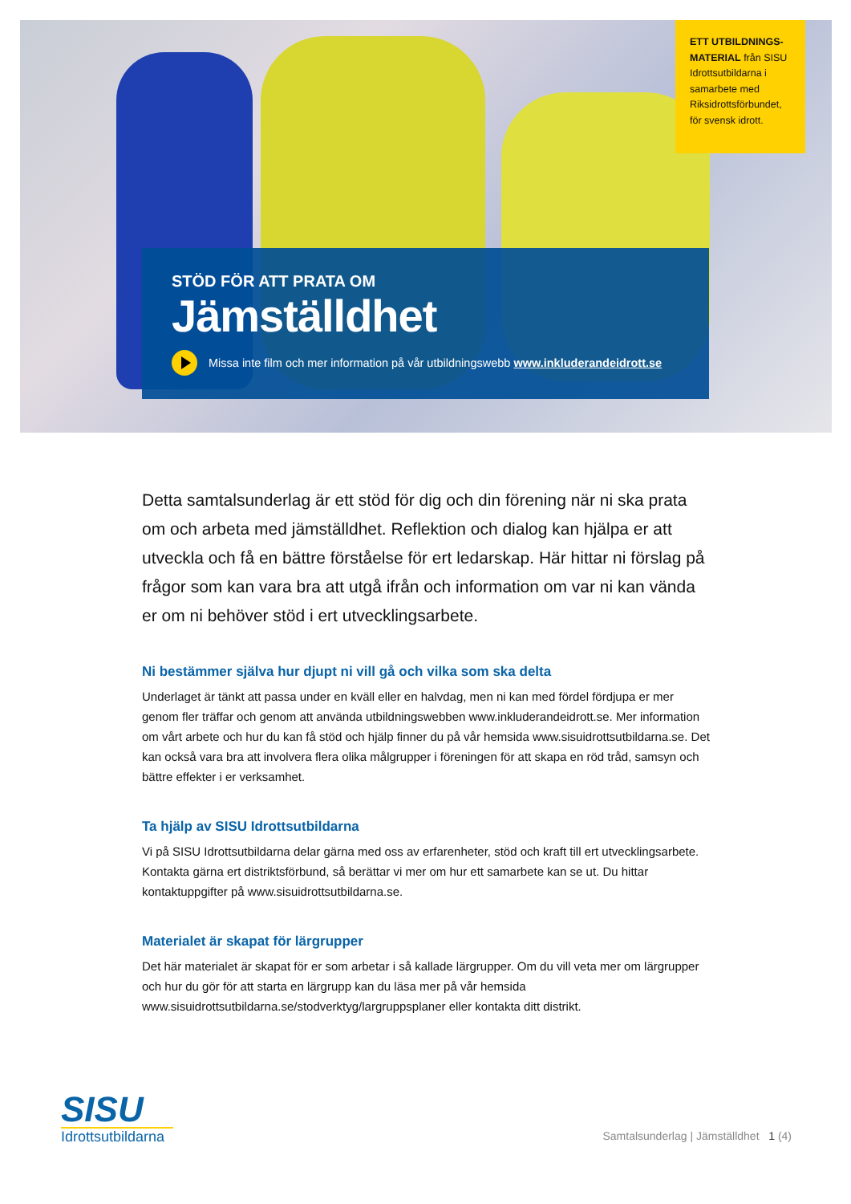ETT UTBILDNINGS-MATERIAL från SISU Idrottsutbildarna i samarbete med Riksidrottsförbundet, för svensk idrott.
STÖD FÖR ATT PRATA OM
Jämställdhet
Missa inte film och mer information på vår utbildningswebb www.inkluderandeidrott.se
Detta samtalsunderlag är ett stöd för dig och din förening när ni ska prata om och arbeta med jämställdhet. Reflektion och dialog kan hjälpa er att utveckla och få en bättre förståelse för ert ledarskap. Här hittar ni förslag på frågor som kan vara bra att utgå ifrån och information om var ni kan vända er om ni behöver stöd i ert utvecklingsarbete.
Ni bestämmer själva hur djupt ni vill gå och vilka som ska delta
Underlaget är tänkt att passa under en kväll eller en halvdag, men ni kan med fördel fördjupa er mer genom fler träffar och genom att använda utbildningswebben www.inkluderandeidrott.se. Mer information om vårt arbete och hur du kan få stöd och hjälp finner du på vår hemsida www.sisuidrottsutbildarna.se. Det kan också vara bra att involvera flera olika målgrupper i föreningen för att skapa en röd tråd, samsyn och bättre effekter i er verksamhet.
Ta hjälp av SISU Idrottsutbildarna
Vi på SISU Idrottsutbildarna delar gärna med oss av erfarenheter, stöd och kraft till ert utvecklingsarbete. Kontakta gärna ert distriktsförbund, så berättar vi mer om hur ett samarbete kan se ut. Du hittar kontaktuppgifter på www.sisuidrottsutbildarna.se.
Materialet är skapat för lärgrupper
Det här materialet är skapat för er som arbetar i så kallade lärgrupper. Om du vill veta mer om lärgrupper och hur du gör för att starta en lärgrupp kan du läsa mer på vår hemsida www.sisuidrottsutbildarna.se/stodverktyg/largruppsplaner eller kontakta ditt distrikt.
SISU
Idrottsutbildarna
Samtalsunderlag | Jämställdhet 1 (4)